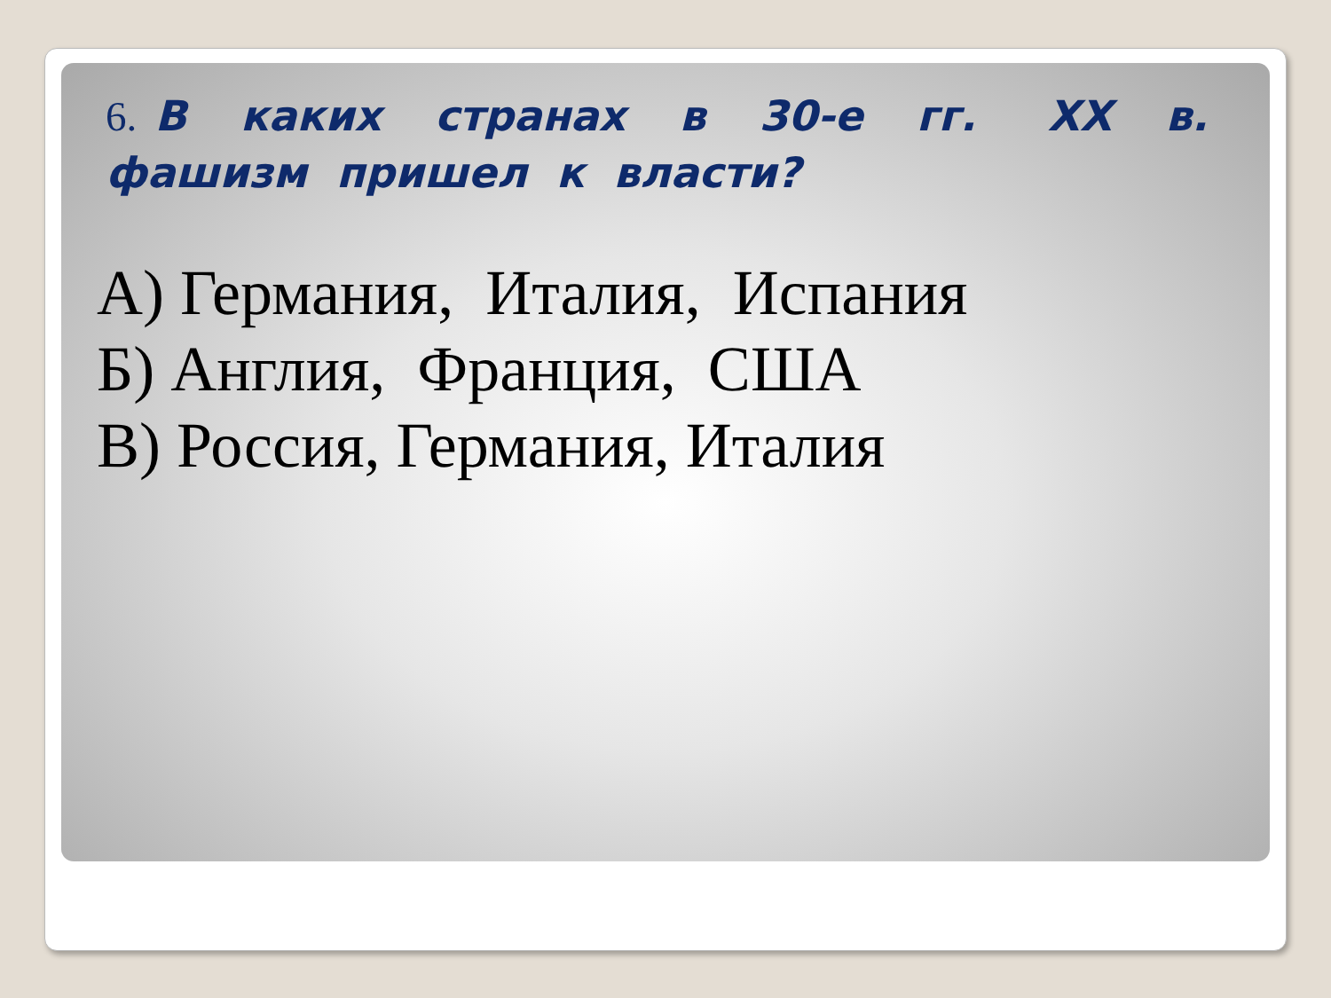6. В каких странах в 30-е гг. XX в. фашизм пришел к власти?
А) Германия, Италия, Испания
Б) Англия, Франция, США
В) Россия, Германия, Италия